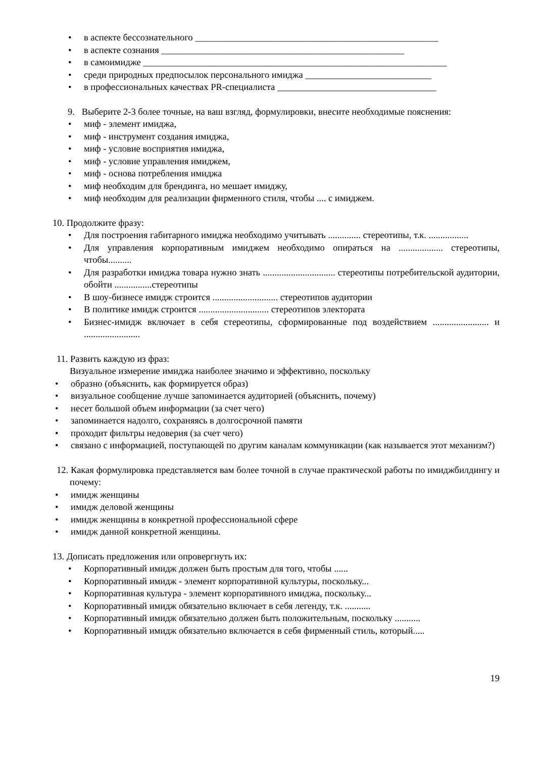в аспекте бессознательного ____________________________________________________
в аспекте сознания ____________________________________________________
в самоимидже _________________________________________________________________
среди природных предпосылок персонального имиджа ___________________________
в профессиональных качествах PR-специалиста __________________________________
9. Выберите 2-3 более точные, на ваш взгляд, формулировки, внесите необходимые пояснения:
миф - элемент имиджа,
миф - инструмент создания имиджа,
миф - условие восприятия имиджа,
миф - условие управления имиджем,
миф - основа потребления имиджа
миф необходим для брендинга, но мешает имиджу,
миф необходим для реализации фирменного стиля, чтобы .... с имиджем.
10. Продолжите фразу:
Для построения габитарного имиджа необходимо учитывать .............. стереотипы, т.к. .................
Для управления корпоративным имиджем необходимо опираться на ................... стереотипы, чтобы..........
Для разработки имиджа товара нужно знать ............................... стереотипы потребительской аудитории, обойти ................стереотипы
В шоу-бизнесе имидж строится ............................ стереотипов аудитории
В политике имидж строится .............................. стереотипов электората
Бизнес-имидж включает в себя стереотипы, сформированные под воздействием ........................ и ........................
11. Развить каждую из фраз:
Визуальное измерение имиджа наиболее значимо и эффективно, поскольку
образно (объяснить, как формируется образ)
визуальное сообщение лучше запоминается аудиторией (объяснить, почему)
несет большой объем информации (за счет чего)
запоминается надолго, сохраняясь в долгосрочной памяти
проходит фильтры недоверия (за счет чего)
связано с информацией, поступающей по другим каналам коммуникации (как называется этот механизм?)
12. Какая формулировка представляется вам более точной в случае практической работы по имиджбилдингу и почему:
имидж женщины
имидж деловой женщины
имидж женщины в конкретной профессиональной сфере
имидж данной конкретной женщины.
13. Дописать предложения или опровергнуть их:
Корпоративный имидж должен быть простым для того, чтобы ......
Корпоративный имидж - элемент корпоративной культуры, поскольку...
Корпоративная культура - элемент корпоративного имиджа, поскольку...
Корпоративный имидж обязательно включает в себя легенду, т.к. ...........
Корпоративный имидж обязательно должен быть положительным, поскольку ...........
Корпоративный имидж обязательно включается в себя фирменный стиль, который.....
19